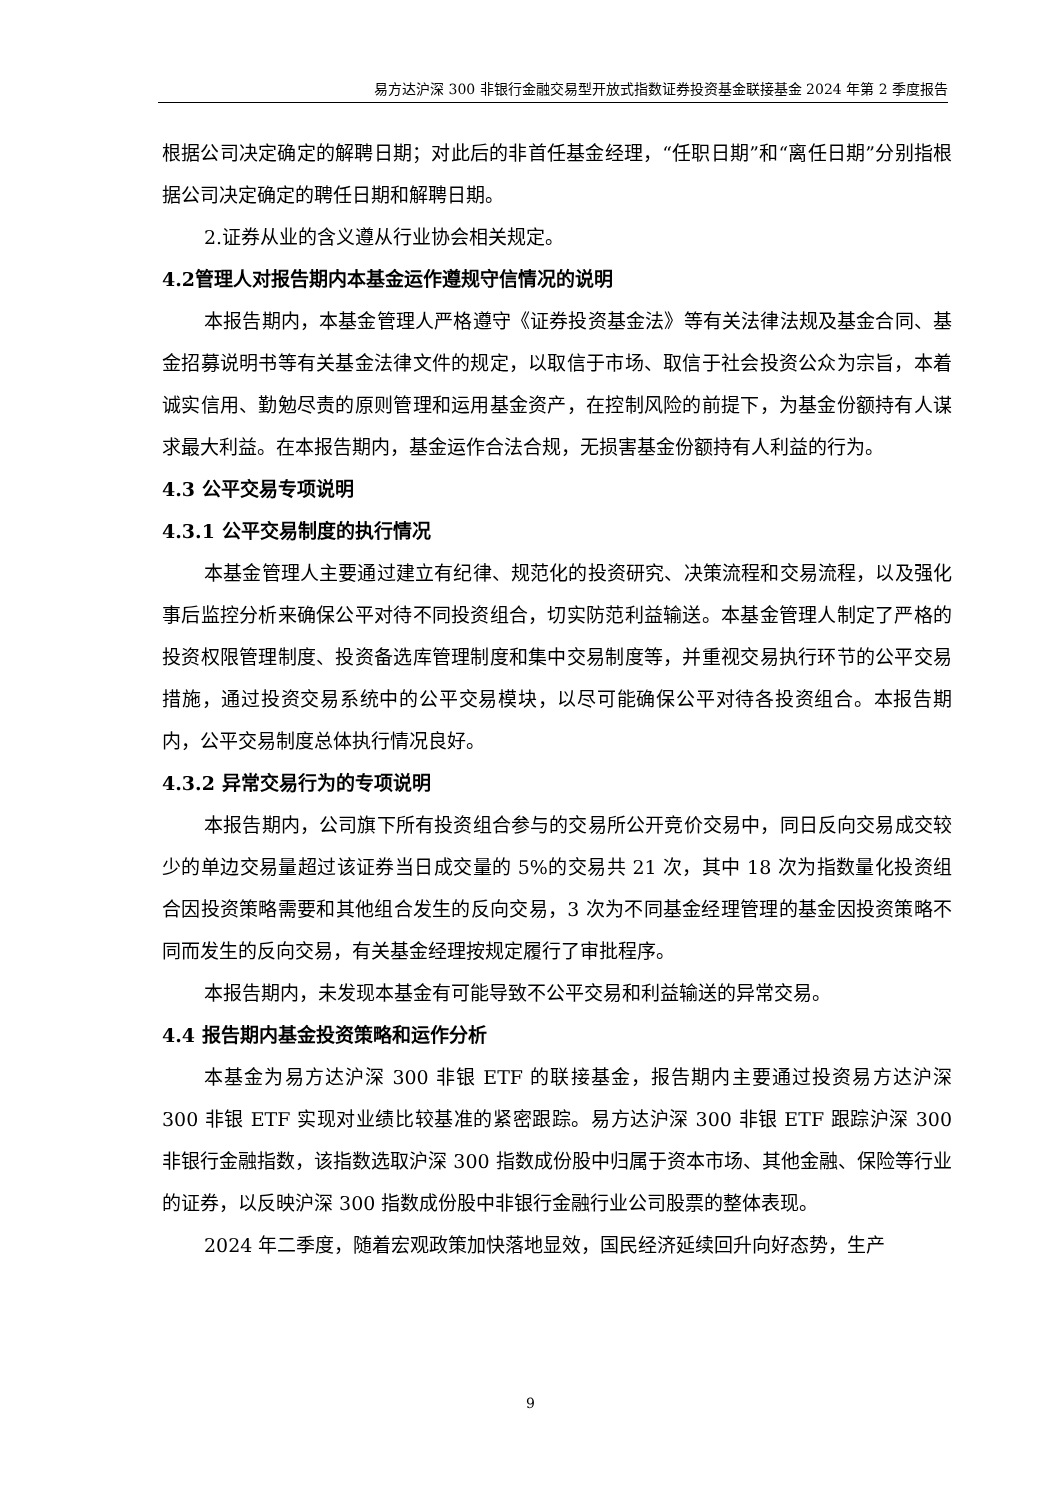易方达沪深 300 非银行金融交易型开放式指数证券投资基金联接基金 2024 年第 2 季度报告
根据公司决定确定的解聘日期；对此后的非首任基金经理，“任职日期”和“离任日期”分别指根据公司决定确定的聘任日期和解聘日期。
2.证券从业的含义遵从行业协会相关规定。
4.2管理人对报告期内本基金运作遵规守信情况的说明
本报告期内，本基金管理人严格遵守《证券投资基金法》等有关法律法规及基金合同、基金招募说明书等有关基金法律文件的规定，以取信于市场、取信于社会投资公众为宗旨，本着诚实信用、勤勉尽责的原则管理和运用基金资产，在控制风险的前提下，为基金份额持有人谋求最大利益。在本报告期内，基金运作合法合规，无损害基金份额持有人利益的行为。
4.3 公平交易专项说明
4.3.1 公平交易制度的执行情况
本基金管理人主要通过建立有纪律、规范化的投资研究、决策流程和交易流程，以及强化事后监控分析来确保公平对待不同投资组合，切实防范利益输送。本基金管理人制定了严格的投资权限管理制度、投资备选库管理制度和集中交易制度等，并重视交易执行环节的公平交易措施，通过投资交易系统中的公平交易模块，以尽可能确保公平对待各投资组合。本报告期内，公平交易制度总体执行情况良好。
4.3.2 异常交易行为的专项说明
本报告期内，公司旗下所有投资组合参与的交易所公开竞价交易中，同日反向交易成交较少的单边交易量超过该证券当日成交量的 5%的交易共 21 次，其中 18 次为指数量化投资组合因投资策略需要和其他组合发生的反向交易，3 次为不同基金经理管理的基金因投资策略不同而发生的反向交易，有关基金经理按规定履行了审批程序。
本报告期内，未发现本基金有可能导致不公平交易和利益输送的异常交易。
4.4 报告期内基金投资策略和运作分析
本基金为易方达沪深 300 非银 ETF 的联接基金，报告期内主要通过投资易方达沪深 300 非银 ETF 实现对业绩比较基准的紧密跟踪。易方达沪深 300 非银 ETF 跟踪沪深 300 非银行金融指数，该指数选取沪深 300 指数成份股中归属于资本市场、其他金融、保险等行业的证券，以反映沪深 300 指数成份股中非银行金融行业公司股票的整体表现。
2024 年二季度，随着宏观政策加快落地显效，国民经济延续回升向好态势，生产
9